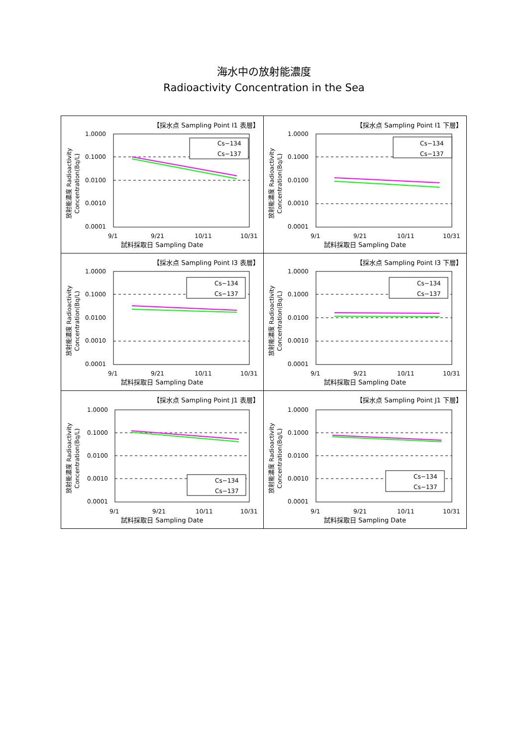海水中の放射能濃度
Radioactivity Concentration in the Sea
【採水点 Sampling Point I1 表層】
放射能濃度 Radioactivity
Concentration(Bq/L)
1.0000
0.1000
0.0100
0.0010
0.0001
Cs−134
Cs−137
9/1
9/21
10/11
10/31
試料採取日 Sampling Date
【採水点 Sampling Point I1 下層】
放射能濃度 Radioactivity
Concentration(Bq/L)
1.0000
0.1000
0.0100
0.0010
0.0001
Cs−134
Cs−137
9/1
9/21
10/11
10/31
試料採取日 Sampling Date
【採水点 Sampling Point I3 表層】
放射能濃度 Radioactivity
Concentration(Bq/L)
1.0000
0.1000
0.0100
0.0010
0.0001
Cs−134
Cs−137
9/1
9/21
10/11
10/31
試料採取日 Sampling Date
【採水点 Sampling Point I3 下層】
放射能濃度 Radioactivity
Concentration(Bq/L)
1.0000
0.1000
0.0100
0.0010
0.0001
Cs−134
Cs−137
9/1
9/21
10/11
10/31
試料採取日 Sampling Date
【採水点 Sampling Point J1 表層】
放射能濃度 Radioactivity
Concentration(Bq/L)
1.0000
0.1000
0.0100
0.0010
0.0001
Cs−134
Cs−137
9/1
9/21
10/11
10/31
試料採取日 Sampling Date
【採水点 Sampling Point J1 下層】
放射能濃度 Radioactivity
Concentration(Bq/L)
1.0000
0.1000
0.0100
0.0010
0.0001
Cs−134
Cs−137
9/1
9/21
10/11
10/31
試料採取日 Sampling Date